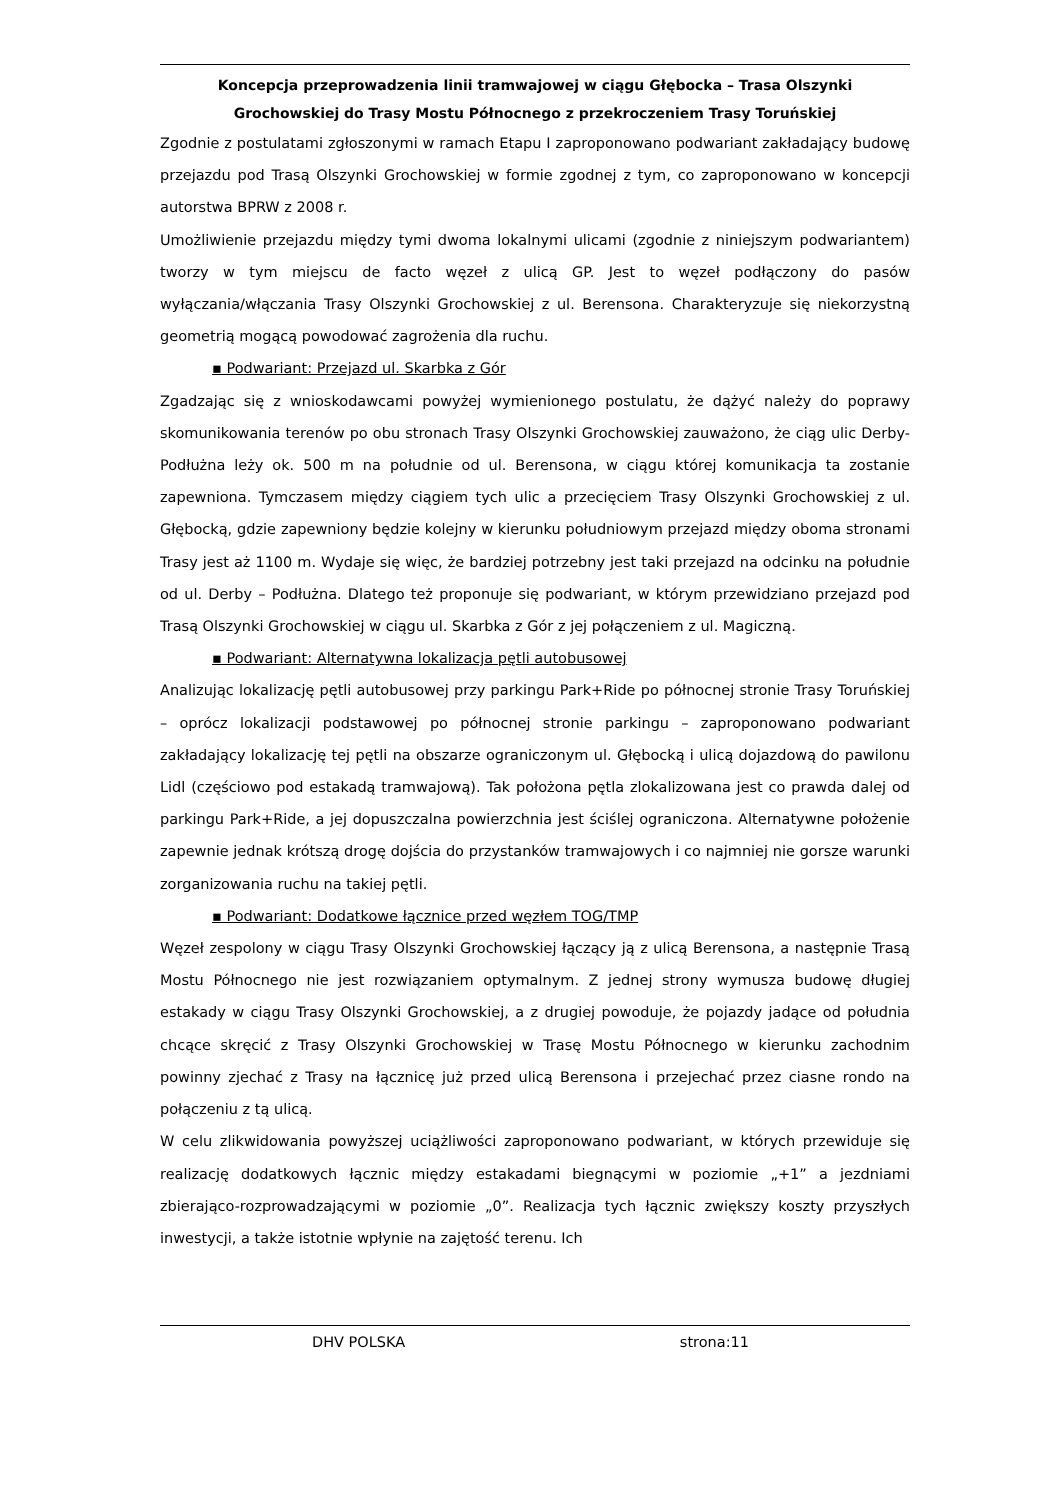Koncepcja przeprowadzenia linii tramwajowej w ciągu Głębocka – Trasa Olszynki
Grochowskiej do Trasy Mostu Północnego z przekroczeniem Trasy Toruńskiej
Zgodnie z postulatami zgłoszonymi w ramach Etapu I zaproponowano podwariant zakładający budowę przejazdu pod Trasą Olszynki Grochowskiej w formie zgodnej z tym, co zaproponowano w koncepcji autorstwa BPRW z 2008 r.
Umożliwienie przejazdu między tymi dwoma lokalnymi ulicami (zgodnie z niniejszym podwariantem) tworzy w tym miejscu de facto węzeł z ulicą GP. Jest to węzeł podłączony do pasów wyłączania/włączania Trasy Olszynki Grochowskiej z ul. Berensona. Charakteryzuje się niekorzystną geometrią mogącą powodować zagrożenia dla ruchu.
▪ Podwariant: Przejazd ul. Skarbka z Gór
Zgadzając się z wnioskodawcami powyżej wymienionego postulatu, że dążyć należy do poprawy skomunikowania terenów po obu stronach Trasy Olszynki Grochowskiej zauważono, że ciąg ulic Derby-Podłużna leży ok. 500 m na południe od ul. Berensona, w ciągu której komunikacja ta zostanie zapewniona. Tymczasem między ciągiem tych ulic a przecięciem Trasy Olszynki Grochowskiej z ul. Głębocką, gdzie zapewniony będzie kolejny w kierunku południowym przejazd między oboma stronami Trasy jest aż 1100 m. Wydaje się więc, że bardziej potrzebny jest taki przejazd na odcinku na południe od ul. Derby – Podłużna. Dlatego też proponuje się podwariant, w którym przewidziano przejazd pod Trasą Olszynki Grochowskiej w ciągu ul. Skarbka z Gór z jej połączeniem z ul. Magiczną.
▪ Podwariant: Alternatywna lokalizacja pętli autobusowej
Analizując lokalizację pętli autobusowej przy parkingu Park+Ride po północnej stronie Trasy Toruńskiej – oprócz lokalizacji podstawowej po północnej stronie parkingu – zaproponowano podwariant zakładający lokalizację tej pętli na obszarze ograniczonym ul. Głębocką i ulicą dojazdową do pawilonu Lidl (częściowo pod estakadą tramwajową). Tak położona pętla zlokalizowana jest co prawda dalej od parkingu Park+Ride, a jej dopuszczalna powierzchnia jest ściślej ograniczona. Alternatywne położenie zapewnie jednak krótszą drogę dojścia do przystanków tramwajowych i co najmniej nie gorsze warunki zorganizowania ruchu na takiej pętli.
▪ Podwariant: Dodatkowe łącznice przed węzłem TOG/TMP
Węzeł zespolony w ciągu Trasy Olszynki Grochowskiej łączący ją z ulicą Berensona, a następnie Trasą Mostu Północnego nie jest rozwiązaniem optymalnym. Z jednej strony wymusza budowę długiej estakady w ciągu Trasy Olszynki Grochowskiej, a z drugiej powoduje, że pojazdy jadące od południa chcące skręcić z Trasy Olszynki Grochowskiej w Trasę Mostu Północnego w kierunku zachodnim powinny zjechać z Trasy na łącznicę już przed ulicą Berensona i przejechać przez ciasne rondo na połączeniu z tą ulicą.
W celu zlikwidowania powyższej uciążliwości zaproponowano podwariant, w których przewiduje się realizację dodatkowych łącznic między estakadami biegnącymi w poziomie „+1” a jezdniami zbierająco-rozprowadzającymi w poziomie „0”. Realizacja tych łącznic zwiększy koszty przyszłych inwestycji, a także istotnie wpłynie na zajętość terenu. Ich
DHV POLSKA strona:11